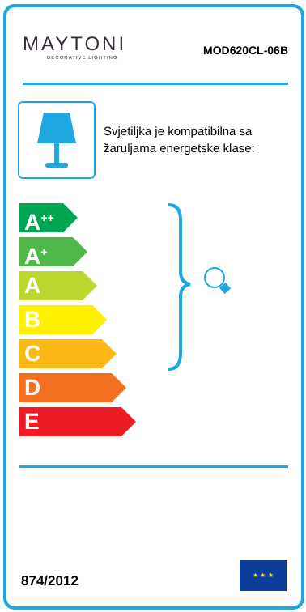MAYTONI
DECORATIVE LIGHTING
MOD620CL-06B
Svjetiljka je kompatibilna sa
žaruljama energetske klase:
A<sup>++</sup>
A<sup>+</sup>
A
B
C
D
E
874/2012
★ ★ ★